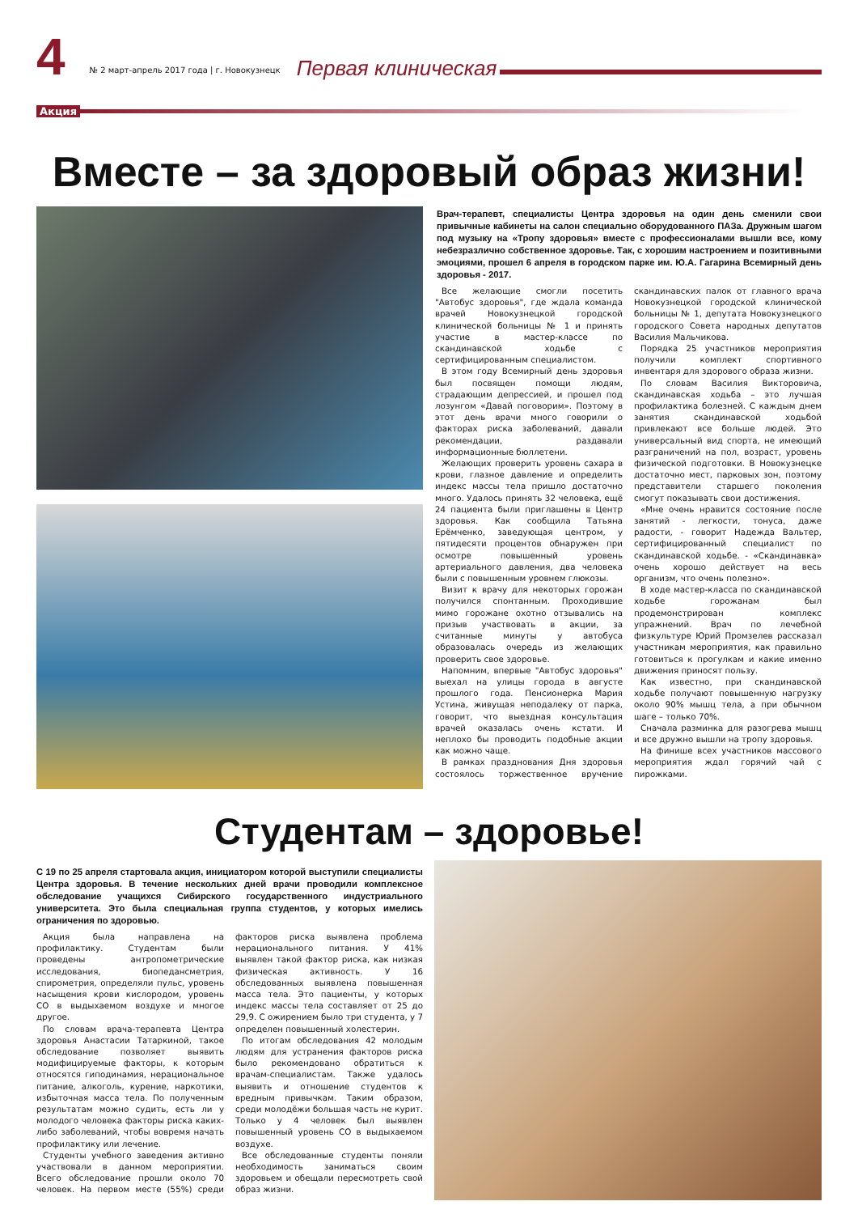4
№ 2 март-апрель 2017 года | г. Новокузнецк
Первая клиническая
Акция
Вместе – за здоровый образ жизни!
Врач-терапевт, специалисты Центра здоровья на один день сменили свои привычные кабинеты на салон специально оборудованного ПАЗа. Дружным шагом под музыку на «Тропу здоровья» вместе с профессионалами вышли все, кому небезразлично собственное здоровье. Так, с хорошим настроением и позитивными эмоциями, прошел 6 апреля в городском парке им. Ю.А. Гагарина Всемирный день здоровья - 2017.
Все желающие смогли посетить "Автобус здоровья", где ждала команда врачей Новокузнецкой городской клинической больницы № 1 и принять участие в мастер-классе по скандинавской ходьбе с сертифицированным специалистом.
В этом году Всемирный день здоровья был посвящен помощи людям, страдающим депрессией, и прошел под лозунгом «Давай поговорим». Поэтому в этот день врачи много говорили о факторах риска заболеваний, давали рекомендации, раздавали информационные бюллетени.
Желающих проверить уровень сахара в крови, глазное давление и определить индекс массы тела пришло достаточно много. Удалось принять 32 человека, ещё 24 пациента были приглашены в Центр здоровья. Как сообщила Татьяна Ерёмченко, заведующая центром, у пятидесяти процентов обнаружен при осмотре повышенный уровень артериального давления, два человека были с повышенным уровнем глюкозы.
Визит к врачу для некоторых горожан получился спонтанным. Проходившие мимо горожане охотно отзывались на призыв участвовать в акции, за считанные минуты у автобуса образовалась очередь из желающих проверить свое здоровье.
Напомним, впервые "Автобус здоровья" выехал на улицы города в августе прошлого года. Пенсионерка Мария Устина, живущая неподалеку от парка, говорит, что выездная консультация врачей оказалась очень кстати. И неплохо бы проводить подобные акции как можно чаще.
В рамках празднования Дня здоровья состоялось торжественное вручение скандинавских палок от главного врача Новокузнецкой городской клинической больницы № 1, депутата Новокузнецкого городского Совета народных депутатов Василия Мальчикова.
Порядка 25 участников мероприятия получили комплект спортивного инвентаря для здорового образа жизни.
По словам Василия Викторовича, скандинавская ходьба – это лучшая профилактика болезней. С каждым днем занятия скандинавской ходьбой привлекают все больше людей. Это универсальный вид спорта, не имеющий разграничений на пол, возраст, уровень физической подготовки. В Новокузнецке достаточно мест, парковых зон, поэтому представители старшего поколения смогут показывать свои достижения.
«Мне очень нравится состояние после занятий - легкости, тонуса, даже радости, - говорит Надежда Вальтер, сертифицированный специалист по скандинавской ходьбе. - «Скандинавка» очень хорошо действует на весь организм, что очень полезно».
В ходе мастер-класса по скандинавской ходьбе горожанам был продемонстрирован комплекс упражнений. Врач по лечебной физкультуре Юрий Промзелев рассказал участникам мероприятия, как правильно готовиться к прогулкам и какие именно движения приносят пользу.
Как известно, при скандинавской ходьбе получают повышенную нагрузку около 90% мышц тела, а при обычном шаге – только 70%.
Сначала разминка для разогрева мышц и все дружно вышли на тропу здоровья.
На финише всех участников массового мероприятия ждал горячий чай с пирожками.
Студентам – здоровье!
С 19 по 25 апреля стартовала акция, инициатором которой выступили специалисты Центра здоровья. В течение нескольких дней врачи проводили комплексное обследование учащихся Сибирского государственного индустриального университета. Это была специальная группа студентов, у которых имелись ограничения по здоровью.
Акция была направлена на профилактику. Студентам были проведены антропометрические исследования, биопедансметрия, спирометрия, определяли пульс, уровень насыщения крови кислородом, уровень СО в выдыхаемом воздухе и многое другое.
По словам врача-терапевта Центра здоровья Анастасии Татаркиной, такое обследование позволяет выявить модифицируемые факторы, к которым относятся гиподинамия, нерациональное питание, алкоголь, курение, наркотики, избыточная масса тела. По полученным результатам можно судить, есть ли у молодого человека факторы риска каких-либо заболеваний, чтобы вовремя начать профилактику или лечение.
Студенты учебного заведения активно участвовали в данном мероприятии. Всего обследование прошли около 70 человек. На первом месте (55%) среди факторов риска выявлена проблема нерационального питания. У 41% выявлен такой фактор риска, как низкая физическая активность. У 16 обследованных выявлена повышенная масса тела. Это пациенты, у которых индекс массы тела составляет от 25 до 29,9. С ожирением было три студента, у 7 определен повышенный холестерин.
По итогам обследования 42 молодым людям для устранения факторов риска было рекомендовано обратиться к врачам-специалистам. Также удалось выявить и отношение студентов к вредным привычкам. Таким образом, среди молодёжи большая часть не курит. Только у 4 человек был выявлен повышенный уровень СО в выдыхаемом воздухе.
Все обследованные студенты поняли необходимость заниматься своим здоровьем и обещали пересмотреть свой образ жизни.